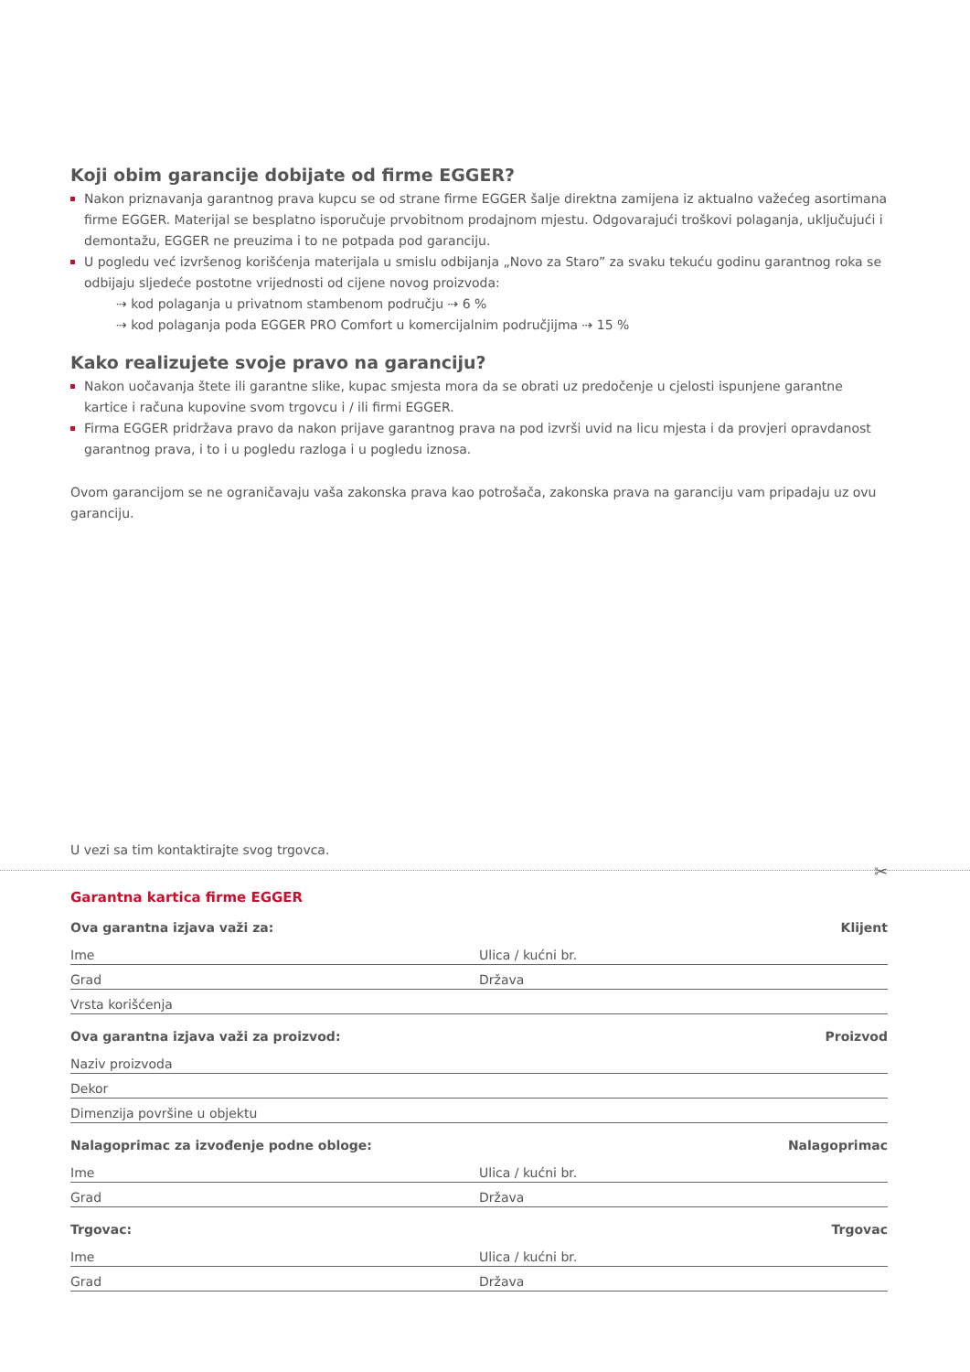Koji obim garancije dobijate od firme EGGER?
Nakon priznavanja garantnog prava kupcu se od strane firme EGGER šalje direktna zamijena iz aktualno važećeg asortimana firme EGGER. Materijal se besplatno isporučuje prvobitnom prodajnom mjestu. Odgovarajući troškovi polaganja, uključujući i demontažu, EGGER ne preuzima i to ne potpada pod garanciju.
U pogledu već izvršenog korišćenja materijala u smislu odbijanja „Novo za Staro” za svaku tekuću godinu garantnog roka se odbijaju sljedeće postotne vrijednosti od cijene novog proizvoda:
⇢ kod polaganja u privatnom stambenom području ⇢ 6 %
⇢ kod polaganja poda EGGER PRO Comfort u komercijalnim područjijma ⇢ 15 %
Kako realizujete svoje pravo na garanciju?
Nakon uočavanja štete ili garantne slike, kupac smjesta mora da se obrati uz predočenje u cjelosti ispunjene garantne kartice i računa kupovine svom trgovcu i / ili firmi EGGER.
Firma EGGER pridržava pravo da nakon prijave garantnog prava na pod izvrši uvid na licu mjesta i da provjeri opravdanost garantnog prava, i to i u pogledu razloga i u pogledu iznosa.
Ovom garancijom se ne ograničavaju vaša zakonska prava kao potrošača, zakonska prava na garanciju vam pripadaju uz ovu garanciju.
U vezi sa tim kontaktirajte svog trgovca.
✂
Garantna kartica firme EGGER
Ova garantna izjava važi za: Klijent
Ime Ulica / kućni br.
Grad Država
Vrsta korišćenja
Ova garantna izjava važi za proizvod: Proizvod
Naziv proizvoda
Dekor
Dimenzija površine u objektu
Nalagoprimac za izvođenje podne obloge: Nalagoprimac
Ime Ulica / kućni br.
Grad Država
Trgovac: Trgovac
Ime Ulica / kućni br.
Grad Država